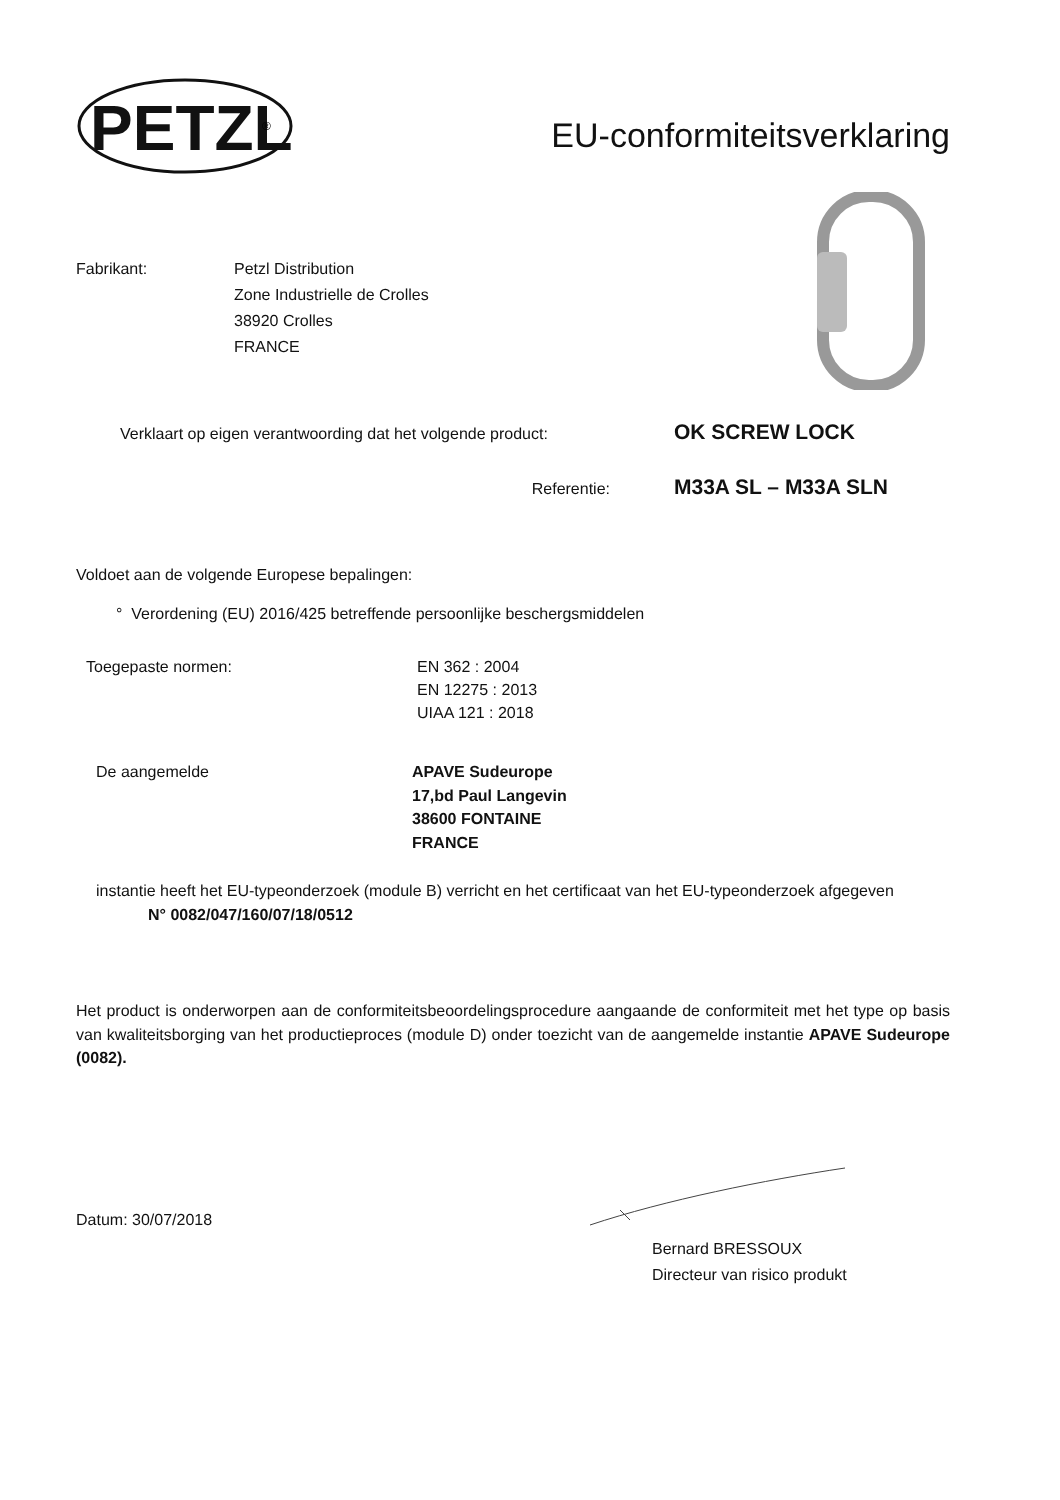PETZL
®
EU-conformiteitsverklaring
Fabrikant: Petzl Distribution
Zone Industrielle de Crolles
38920 Crolles
FRANCE
Verklaart op eigen verantwoording dat het volgende product:
OK SCREW LOCK
Referentie:
M33A SL – M33A SLN
Voldoet aan de volgende Europese bepalingen:
° Verordening (EU) 2016/425 betreffende persoonlijke beschergsmiddelen
Toegepaste normen: EN 362 : 2004
EN 12275 : 2013
UIAA 121 : 2018
De aangemelde APAVE Sudeurope
17,bd Paul Langevin
38600 FONTAINE
FRANCE
instantie heeft het EU-typeonderzoek (module B) verricht en het certificaat van het EU-typeonderzoek afgegeven
N° 0082/047/160/07/18/0512
Het product is onderworpen aan de conformiteitsbeoordelingsprocedure aangaande de conformiteit met het type op basis van kwaliteitsborging van het productieproces (module D) onder toezicht van de aangemelde instantie APAVE Sudeurope (0082).
Datum: 30/07/2018
Bernard BRESSOUX
Directeur van risico produkt